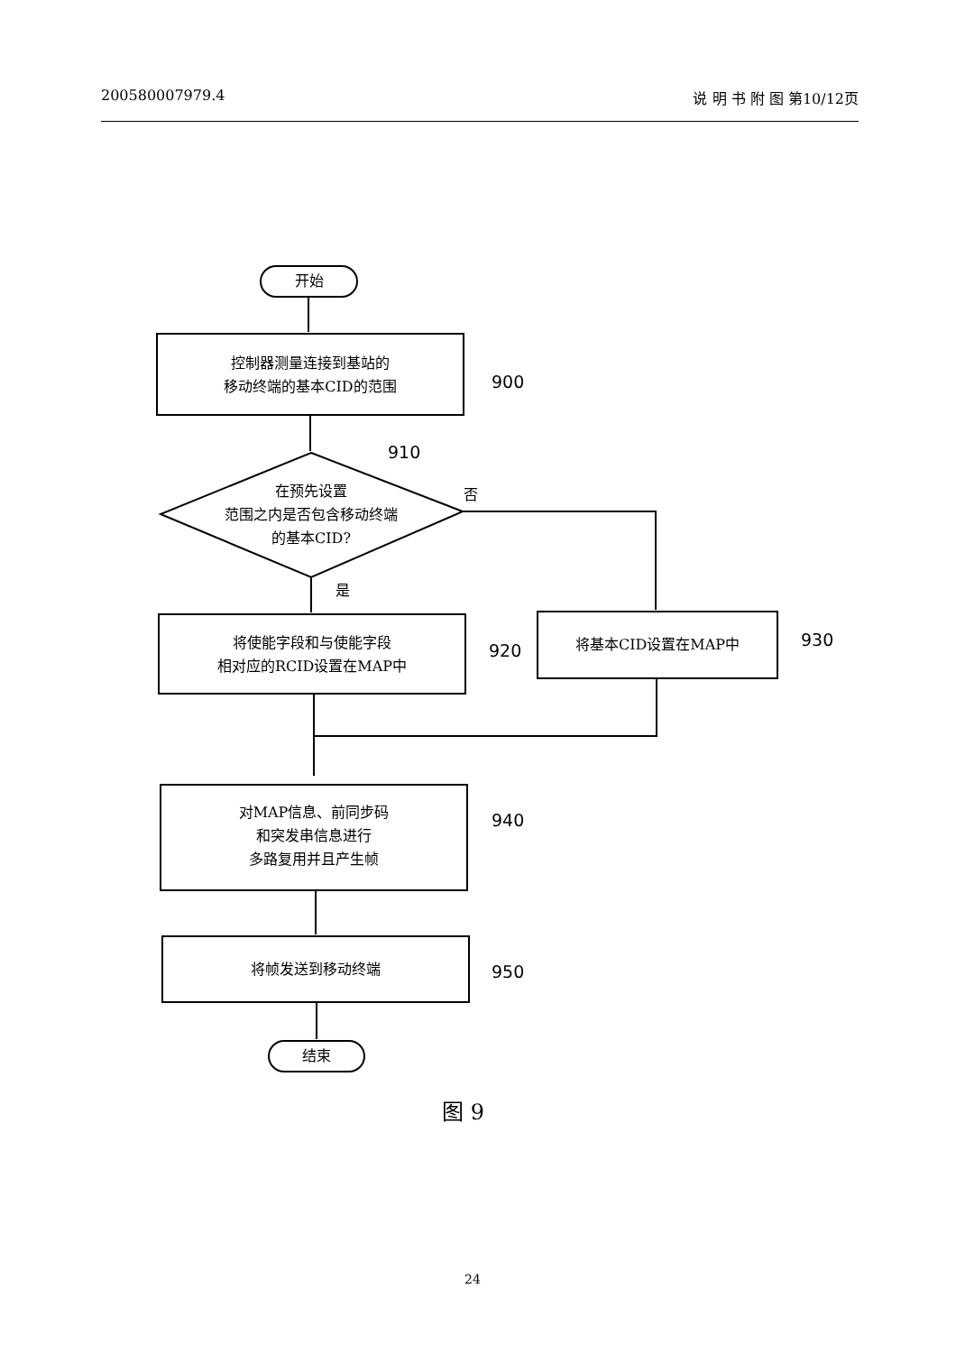200580007979.4 说 明 书 附 图 第10/12页
开始
控制器测量连接到基站的
移动终端的基本CID的范围
900
910
在预先设置
范围之内是否包含移动终端
的基本CID?
否
是
将使能字段和与使能字段
相对应的RCID设置在MAP中
920 将基本CID设置在MAP中 930
对MAP信息、前同步码
和突发串信息进行
多路复用并且产生帧
940
将帧发送到移动终端 950
结束
图 9
24